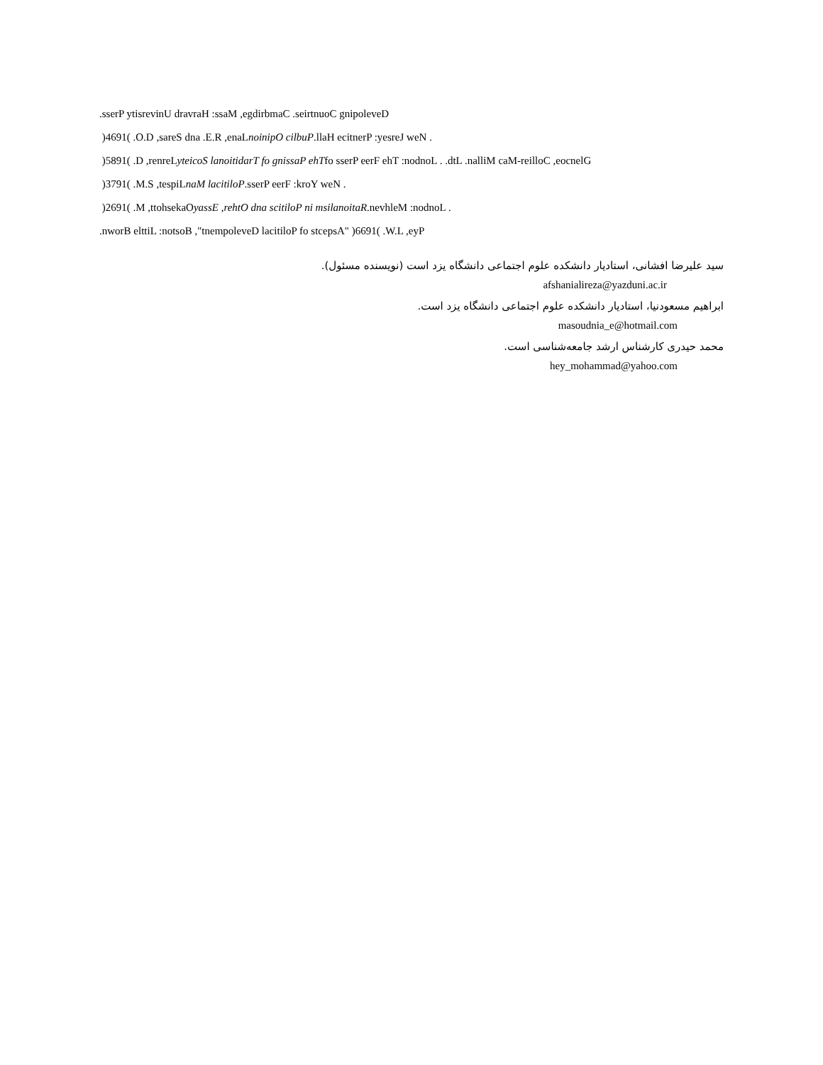.sserP ytisrevinU dravraH :ssaM ,egdirbmaC .seirtnuoC gnipoleveD
)4691( .O.D ,sareS dna .E.R ,enaLnoinipO cilbuP.llaH ecitnerP :yesreJ weN .
)5891( .D ,renreLyteicoS lanoitidarT fo gnissaP ehTfo sserP eerF ehT :nodnoL . .dtL .nalliM caM-reilloC ,eocnelG
)3791( .M.S ,tespiLnaM lacitiloP.sserP eerF :kroY weN .
)2691( .M ,ttohsekaOyassE ,rehtO dna scitiloP ni msilanoitaR.nevhleM :nodnoL .
.nworB elttiL :notsoB ,"tnempoleveD lacitiloP fo stcepsA" )6691( .W.L ,eyP
سید علیرضا افشانی، استادیار دانشکده علوم اجتماعی دانشگاه یزد است (نویسنده مسئول).
afshanialireza@yazduni.ac.ir
ابراهیم مسعودنیا، استادیار دانشکده علوم اجتماعی دانشگاه یزد است.
masoudnia_e@hotmail.com
محمد حیدری کارشناس ارشد جامعه‌شناسی است.
hey_mohammad@yahoo.com